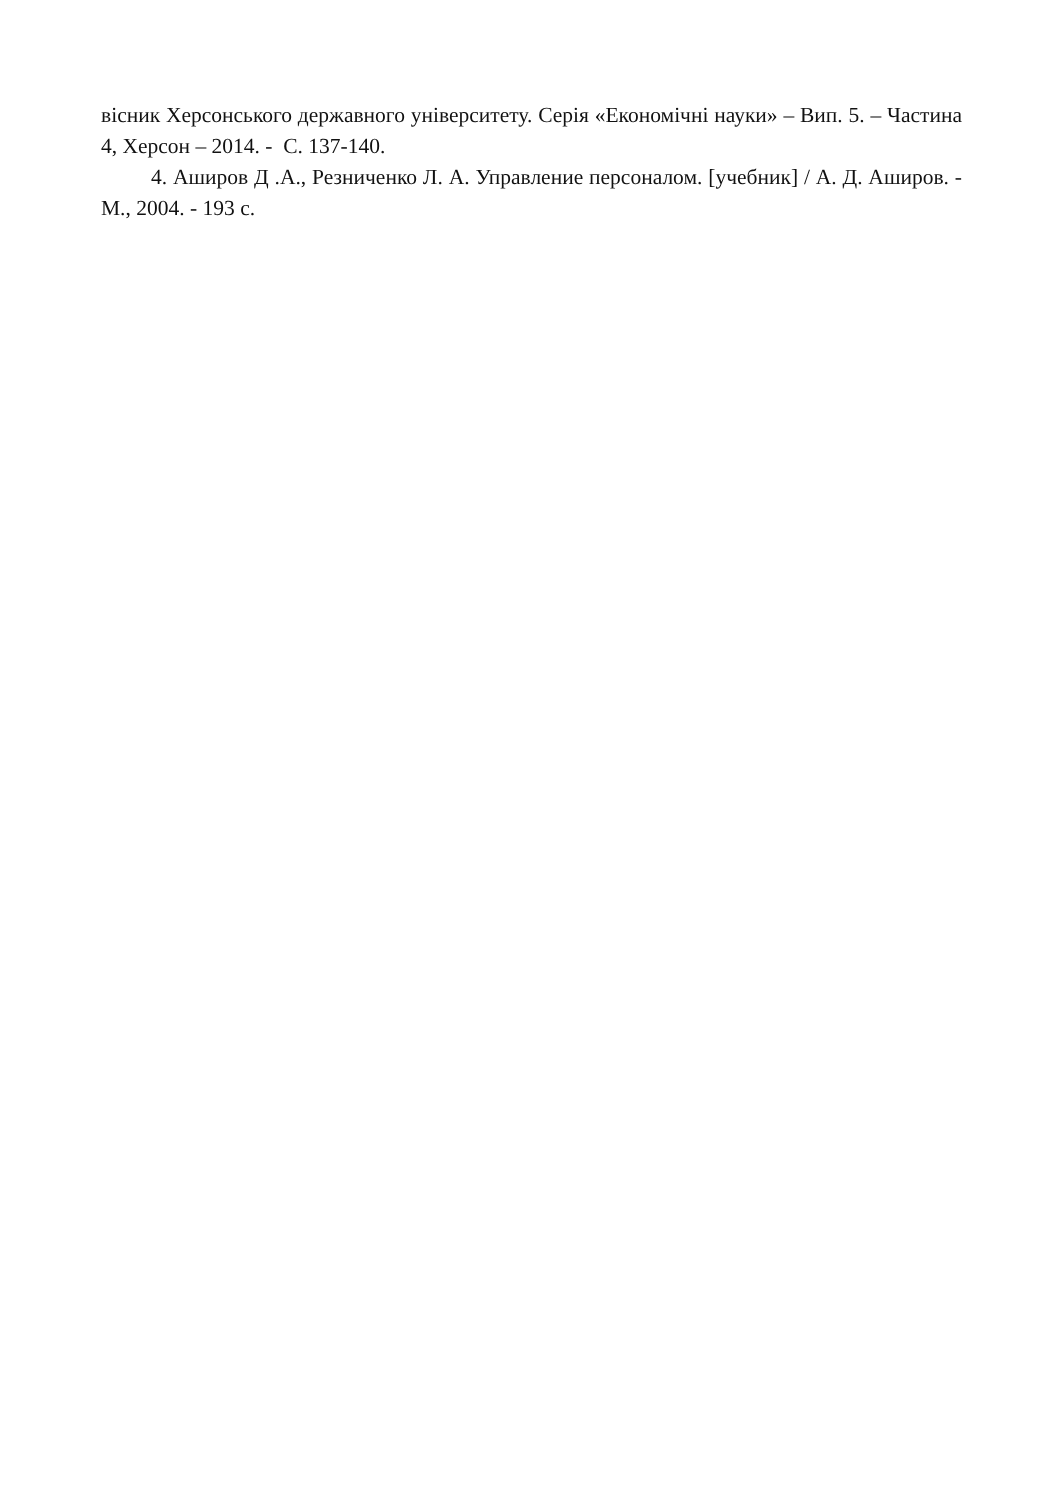вісник Херсонського державного університету. Серія «Економічні науки» – Вип. 5. – Частина 4, Херсон – 2014. - С. 137-140.
4. Аширов Д .А., Резниченко Л. А. Управление персоналом. [учебник] / А. Д. Аширов. - М., 2004. - 193 с.